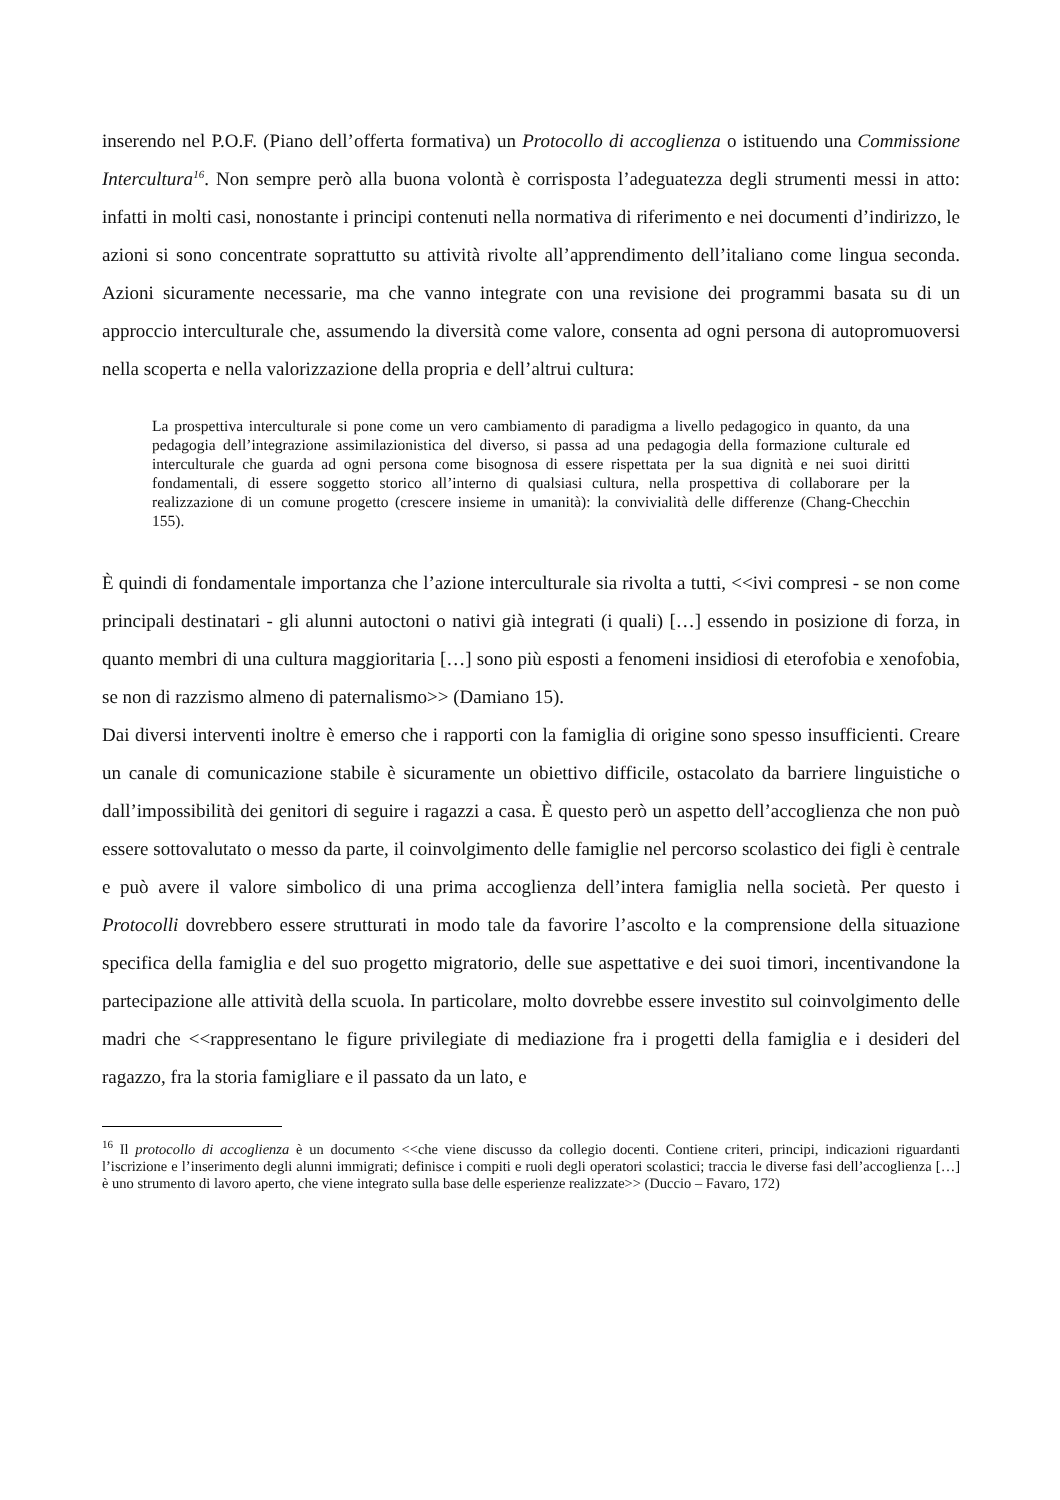inserendo nel P.O.F. (Piano dell’offerta formativa) un Protocollo di accoglienza o istituendo una Commissione Intercultura<sup>16</sup>. Non sempre però alla buona volontà è corrisposta l’adeguatezza degli strumenti messi in atto: infatti in molti casi, nonostante i principi contenuti nella normativa di riferimento e nei documenti d’indirizzo, le azioni si sono concentrate soprattutto su attività rivolte all’apprendimento dell’italiano come lingua seconda. Azioni sicuramente necessarie, ma che vanno integrate con una revisione dei programmi basata su di un approccio interculturale che, assumendo la diversità come valore, consenta ad ogni persona di autopromuoversi nella scoperta e nella valorizzazione della propria e dell’altrui cultura:
La prospettiva interculturale si pone come un vero cambiamento di paradigma a livello pedagogico in quanto, da una pedagogia dell’integrazione assimilazionistica del diverso, si passa ad una pedagogia della formazione culturale ed interculturale che guarda ad ogni persona come bisognosa di essere rispettata per la sua dignità e nei suoi diritti fondamentali, di essere soggetto storico all’interno di qualsiasi cultura, nella prospettiva di collaborare per la realizzazione di un comune progetto (crescere insieme in umanità): la convivialità delle differenze (Chang-Checchin 155).
È quindi di fondamentale importanza che l’azione interculturale sia rivolta a tutti, <<ivi compresi - se non come principali destinatari - gli alunni autoctoni o nativi già integrati (i quali) […] essendo in posizione di forza, in quanto membri di una cultura maggioritaria […] sono più esposti a fenomeni insidiosi di eterofobia e xenofobia, se non di razzismo almeno di paternalismo>> (Damiano 15).
Dai diversi interventi inoltre è emerso che i rapporti con la famiglia di origine sono spesso insufficienti. Creare un canale di comunicazione stabile è sicuramente un obiettivo difficile, ostacolato da barriere linguistiche o dall’impossibilità dei genitori di seguire i ragazzi a casa. È questo però un aspetto dell’accoglienza che non può essere sottovalutato o messo da parte, il coinvolgimento delle famiglie nel percorso scolastico dei figli è centrale e può avere il valore simbolico di una prima accoglienza dell’intera famiglia nella società. Per questo i Protocolli dovrebbero essere strutturati in modo tale da favorire l’ascolto e la comprensione della situazione specifica della famiglia e del suo progetto migratorio, delle sue aspettative e dei suoi timori, incentivandone la partecipazione alle attività della scuola. In particolare, molto dovrebbe essere investito sul coinvolgimento delle madri che <<rappresentano le figure privilegiate di mediazione fra i progetti della famiglia e i desideri del ragazzo, fra la storia famigliare e il passato da un lato, e
<sup>16</sup> Il protocollo di accoglienza è un documento <<che viene discusso da collegio docenti. Contiene criteri, principi, indicazioni riguardanti l’iscrizione e l’inserimento degli alunni immigrati; definisce i compiti e ruoli degli operatori scolastici; traccia le diverse fasi dell’accoglienza […] è uno strumento di lavoro aperto, che viene integrato sulla base delle esperienze realizzate>> (Duccio – Favaro, 172)